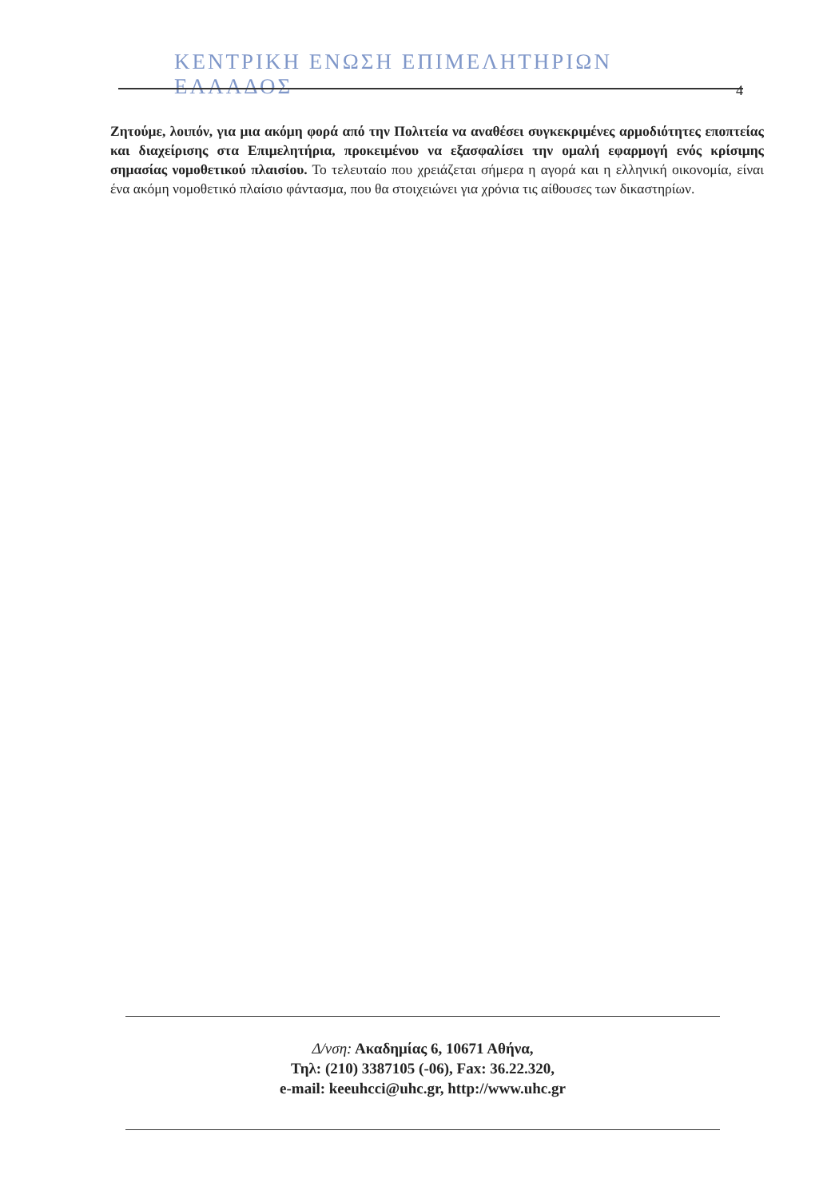ΚΕΝΤΡΙΚΗ ΕΝΩΣΗ ΕΠΙΜΕΛΗΤΗΡΙΩΝ ΕΛΛΑΔΟΣ
4
Ζητούμε, λοιπόν, για μια ακόμη φορά από την Πολιτεία να αναθέσει συγκεκριμένες αρμοδιότητες εποπτείας και διαχείρισης στα Επιμελητήρια, προκειμένου να εξασφαλίσει την ομαλή εφαρμογή ενός κρίσιμης σημασίας νομοθετικού πλαισίου. Το τελευταίο που χρειάζεται σήμερα η αγορά και η ελληνική οικονομία, είναι ένα ακόμη νομοθετικό πλαίσιο φάντασμα, που θα στοιχειώνει για χρόνια τις αίθουσες των δικαστηρίων.
Δ/νση: Ακαδημίας 6, 10671 Αθήνα,
Τηλ: (210) 3387105 (-06), Fax: 36.22.320,
e-mail: keeuhcci@uhc.gr, http://www.uhc.gr